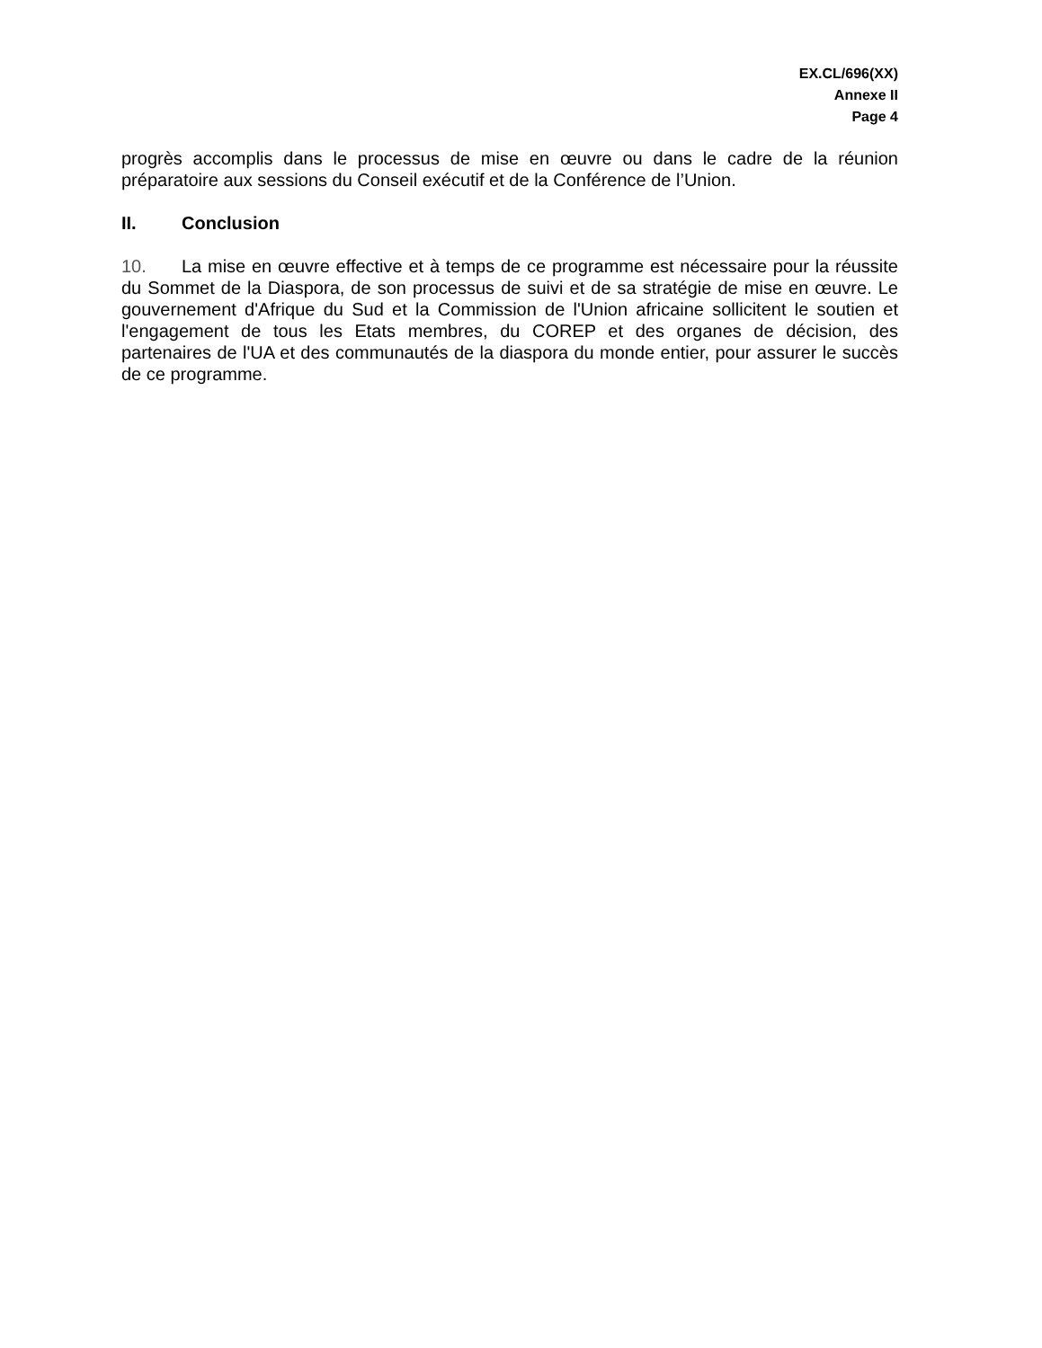EX.CL/696(XX)
Annexe II
Page 4
progrès accomplis dans le processus de mise en œuvre ou dans le cadre de la réunion préparatoire aux sessions du Conseil exécutif et de la Conférence de l’Union.
II. Conclusion
10. La mise en œuvre effective et à temps de ce programme est nécessaire pour la réussite du Sommet de la Diaspora, de son processus de suivi et de sa stratégie de mise en œuvre. Le gouvernement d'Afrique du Sud et la Commission de l'Union africaine sollicitent le soutien et l'engagement de tous les Etats membres, du COREP et des organes de décision, des partenaires de l'UA et des communautés de la diaspora du monde entier, pour assurer le succès de ce programme.